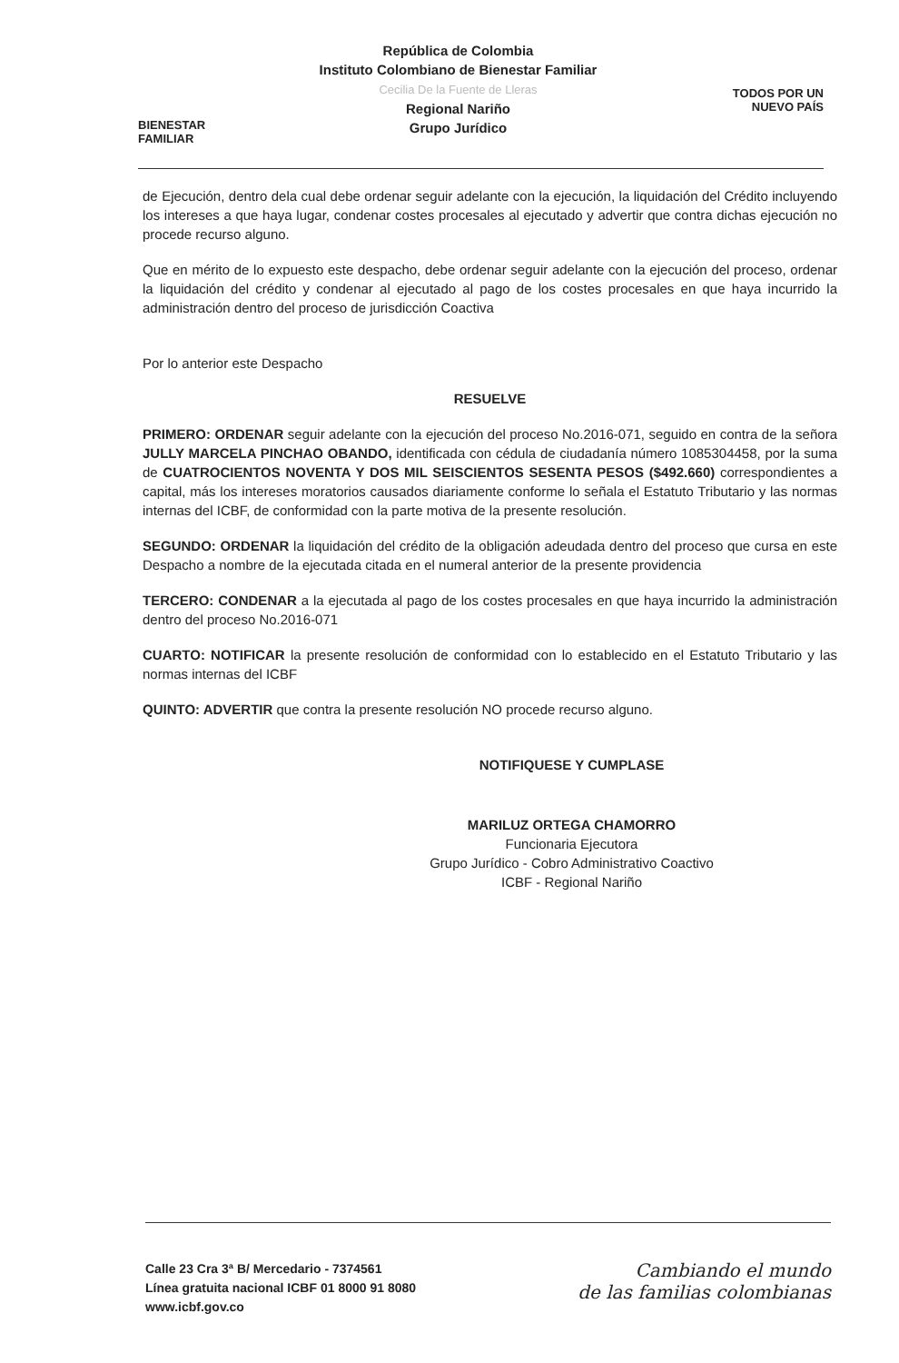BIENESTAR
FAMILIAR
República de Colombia
Instituto Colombiano de Bienestar Familiar
Cecilia De la Fuente de Lleras
Regional Nariño
Grupo Jurídico
TODOS POR UN
NUEVO PAÍS
de Ejecución, dentro dela cual debe ordenar seguir adelante con la ejecución, la liquidación del Crédito incluyendo los intereses a que haya lugar, condenar costes procesales al ejecutado y advertir que contra dichas ejecución no procede recurso alguno.
Que en mérito de lo expuesto este despacho, debe ordenar seguir adelante con la ejecución del proceso, ordenar la liquidación del crédito y condenar al ejecutado al pago de los costes procesales en que haya incurrido la administración dentro del proceso de jurisdicción Coactiva
Por lo anterior este Despacho
RESUELVE
PRIMERO: ORDENAR seguir adelante con la ejecución del proceso No.2016-071, seguido en contra de la señora JULLY MARCELA PINCHAO OBANDO, identificada con cédula de ciudadanía número 1085304458, por la suma de CUATROCIENTOS NOVENTA Y DOS MIL SEISCIENTOS SESENTA PESOS ($492.660) correspondientes a capital, más los intereses moratorios causados diariamente conforme lo señala el Estatuto Tributario y las normas internas del ICBF, de conformidad con la parte motiva de la presente resolución.
SEGUNDO: ORDENAR la liquidación del crédito de la obligación adeudada dentro del proceso que cursa en este Despacho a nombre de la ejecutada citada en el numeral anterior de la presente providencia
TERCERO: CONDENAR a la ejecutada al pago de los costes procesales en que haya incurrido la administración dentro del proceso No.2016-071
CUARTO: NOTIFICAR la presente resolución de conformidad con lo establecido en el Estatuto Tributario y las normas internas del ICBF
QUINTO: ADVERTIR que contra la presente resolución NO procede recurso alguno.
NOTIFIQUESE Y CUMPLASE
MARILUZ ORTEGA CHAMORRO
Funcionaria Ejecutora
Grupo Jurídico - Cobro Administrativo Coactivo
ICBF - Regional Nariño
Calle 23 Cra 3ª B/ Mercedario - 7374561
Línea gratuita nacional ICBF 01 8000 91 8080
www.icbf.gov.co
Cambiando el mundo
de las familias colombianas